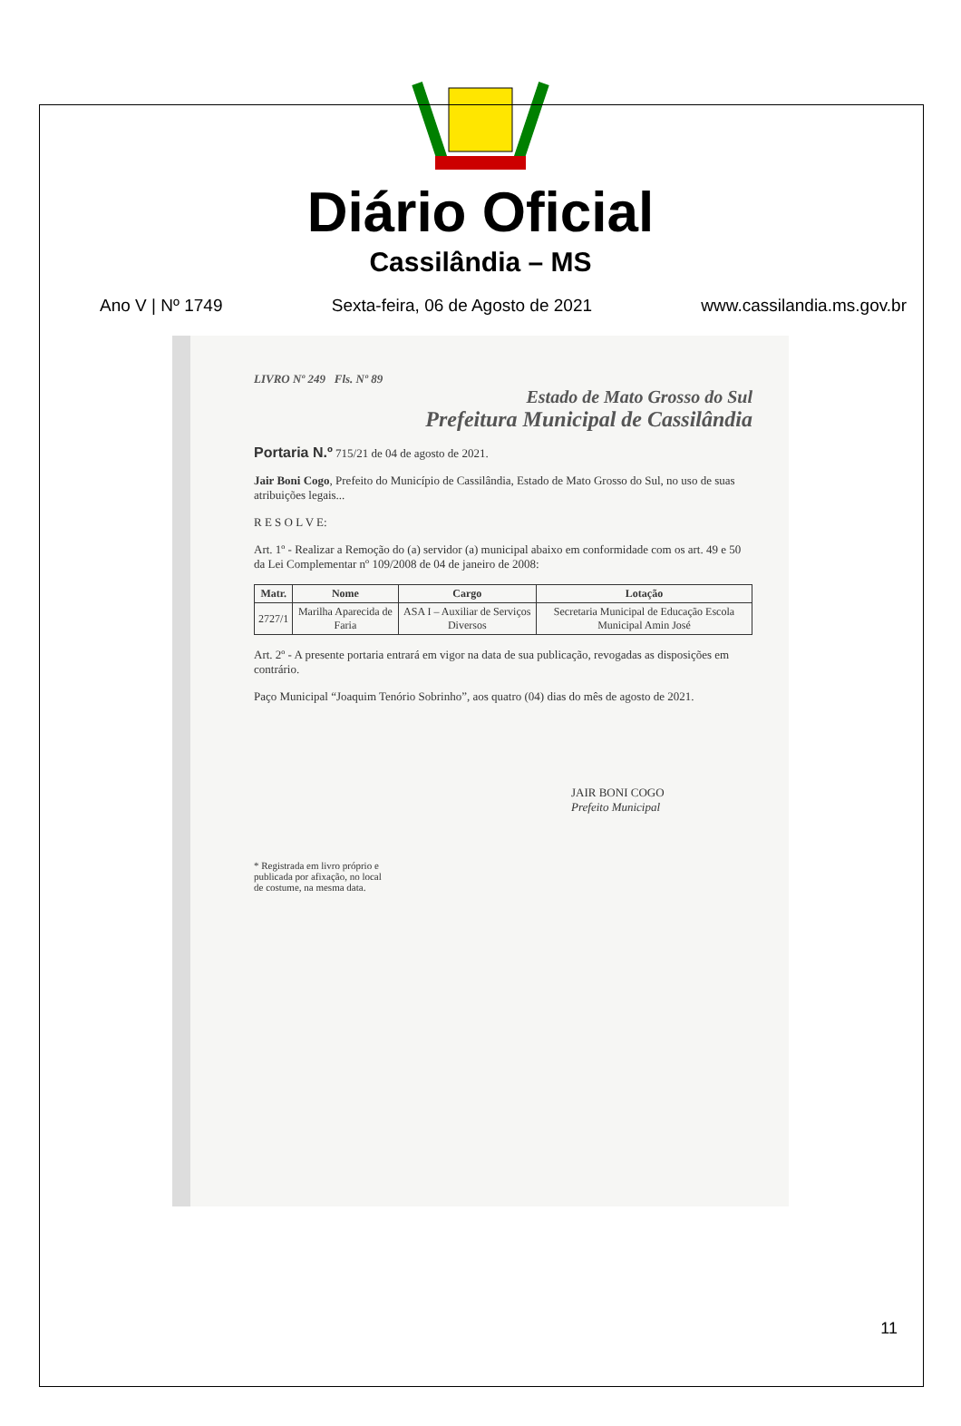Diário Oficial
Cassilândia – MS
Ano V | Nº 1749 Sexta-feira, 06 de Agosto de 2021 www.cassilandia.ms.gov.br
LIVRO Nº 249 Fls. Nº 89
Estado de Mato Grosso do Sul
Prefeitura Municipal de Cassilândia
Portaria N.º 715/21 de 04 de agosto de 2021.
Jair Boni Cogo, Prefeito do Município de Cassilândia, Estado de Mato Grosso do Sul, no uso de suas atribuições legais...
R E S O L V E:
Art. 1º - Realizar a Remoção do (a) servidor (a) municipal abaixo em conformidade com os art. 49 e 50 da Lei Complementar nº 109/2008 de 04 de janeiro de 2008:
| Matr. | Nome | Cargo | Lotação |
| --- | --- | --- | --- |
| 2727/1 | Marilha Aparecida de Faria | ASA I – Auxiliar de Serviços Diversos | Secretaria Municipal de Educação Escola Municipal Amin José |
Art. 2º - A presente portaria entrará em vigor na data de sua publicação, revogadas as disposições em contrário.
Paço Municipal “Joaquim Tenório Sobrinho”, aos quatro (04) dias do mês de agosto de 2021.
JAIR BONI COGO
Prefeito Municipal
* Registrada em livro próprio e
publicada por afixação, no local
de costume, na mesma data.
11